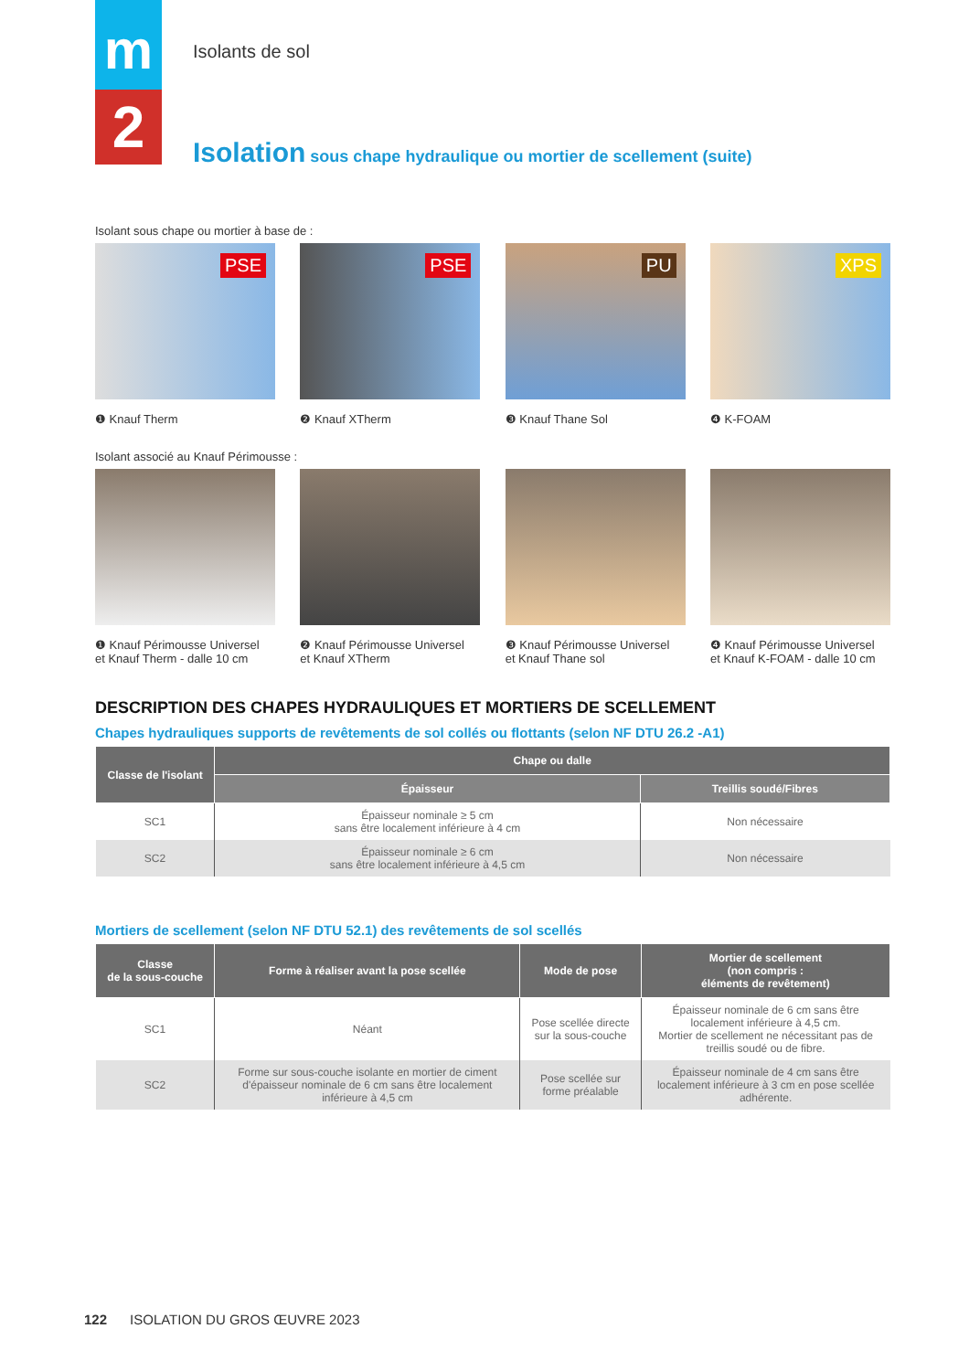m
2
Isolants de sol
Isolation sous chape hydraulique ou mortier de scellement (suite)
Isolant sous chape ou mortier à base de :
PSE
❶ Knauf Therm
PSE
❷ Knauf XTherm
PU
❸ Knauf Thane Sol
XPS
❹ K-FOAM
Isolant associé au Knauf Périmousse :
❶ Knauf Périmousse Universel
et Knauf Therm - dalle 10 cm
❷ Knauf Périmousse Universel
et Knauf XTherm
❸ Knauf Périmousse Universel
et Knauf Thane sol
❹ Knauf Périmousse Universel
et Knauf K-FOAM - dalle 10 cm
DESCRIPTION DES CHAPES HYDRAULIQUES ET MORTIERS DE SCELLEMENT
Chapes hydrauliques supports de revêtements de sol collés ou flottants (selon NF DTU 26.2 -A1)
| Classe de l'isolant | Chape ou dalle | |
| --- | --- | --- |
| | Épaisseur | Treillis soudé/Fibres |
| SC1 | Épaisseur nominale ≥ 5 cm sans être localement inférieure à 4 cm | Non nécessaire |
| SC2 | Épaisseur nominale ≥ 6 cm sans être localement inférieure à 4,5 cm | Non nécessaire |
Mortiers de scellement (selon NF DTU 52.1) des revêtements de sol scellés
| Classe de la sous-couche | Forme à réaliser avant la pose scellée | Mode de pose | Mortier de scellement (non compris : éléments de revêtement) |
| --- | --- | --- | --- |
| SC1 | Néant | Pose scellée directe sur la sous-couche | Épaisseur nominale de 6 cm sans être localement inférieure à 4,5 cm. Mortier de scellement ne nécessitant pas de treillis soudé ou de fibre. |
| SC2 | Forme sur sous-couche isolante en mortier de ciment d'épaisseur nominale de 6 cm sans être localement inférieure à 4,5 cm | Pose scellée sur forme préalable | Épaisseur nominale de 4 cm sans être localement inférieure à 3 cm en pose scellée adhérente. |
122 ISOLATION DU GROS ŒUVRE 2023